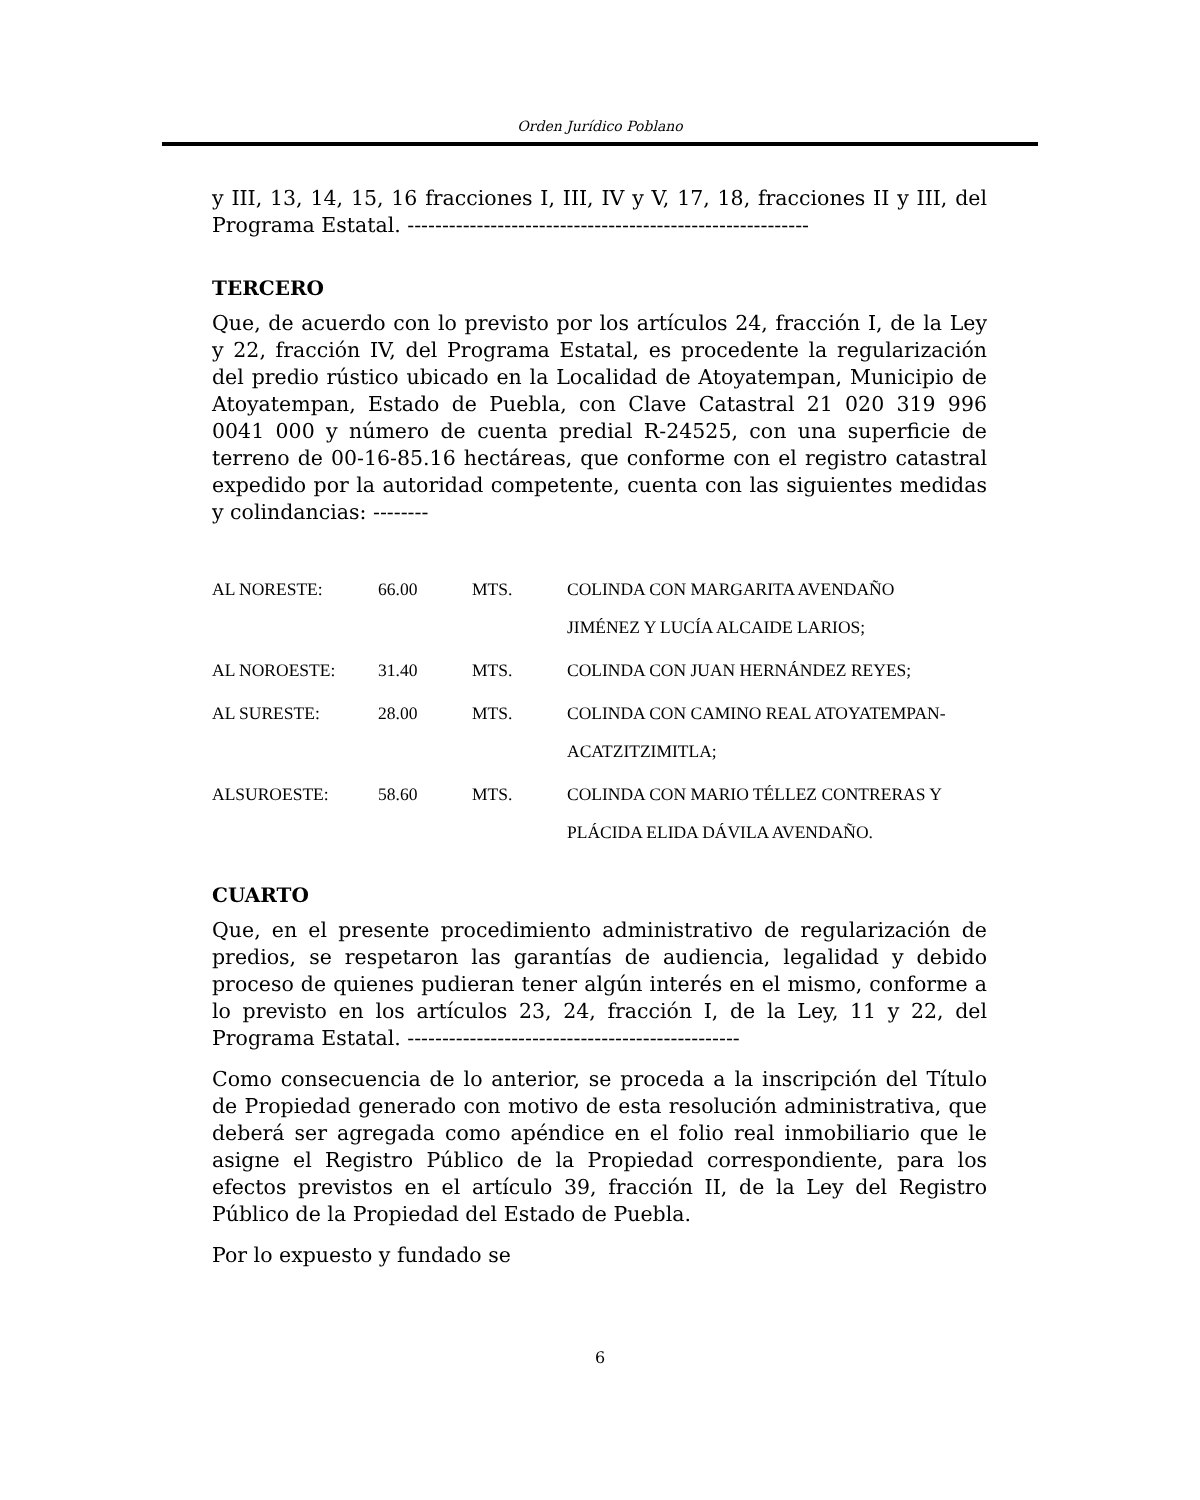Orden Jurídico Poblano
y III, 13, 14, 15, 16 fracciones I, III, IV y V, 17, 18, fracciones II y III, del Programa Estatal. ----------------------------------------------------------
TERCERO
Que, de acuerdo con lo previsto por los artículos 24, fracción I, de la Ley y 22, fracción IV, del Programa Estatal, es procedente la regularización del predio rústico ubicado en la Localidad de Atoyatempan, Municipio de Atoyatempan, Estado de Puebla, con Clave Catastral 21 020 319 996 0041 000 y número de cuenta predial R-24525, con una superficie de terreno de 00-16-85.16 hectáreas, que conforme con el registro catastral expedido por la autoridad competente, cuenta con las siguientes medidas y colindancias: --------
| AL NORESTE: | 66.00 | MTS. | COLINDA CON MARGARITA AVENDAÑO JIMÉNEZ Y LUCÍA ALCAIDE LARIOS; |
| AL NOROESTE: | 31.40 | MTS. | COLINDA CON JUAN HERNÁNDEZ REYES; |
| AL SURESTE: | 28.00 | MTS. | COLINDA CON CAMINO REAL ATOYATEMPAN- ACATZITZIMITLA; |
| ALSUROESTE: | 58.60 | MTS. | COLINDA CON MARIO TÉLLEZ CONTRERAS Y PLÁCIDA ELIDA DÁVILA AVENDAÑO. |
CUARTO
Que, en el presente procedimiento administrativo de regularización de predios, se respetaron las garantías de audiencia, legalidad y debido proceso de quienes pudieran tener algún interés en el mismo, conforme a lo previsto en los artículos 23, 24, fracción I, de la Ley, 11 y 22, del Programa Estatal. ------------------------------------------------
Como consecuencia de lo anterior, se proceda a la inscripción del Título de Propiedad generado con motivo de esta resolución administrativa, que deberá ser agregada como apéndice en el folio real inmobiliario que le asigne el Registro Público de la Propiedad correspondiente, para los efectos previstos en el artículo 39, fracción II, de la Ley del Registro Público de la Propiedad del Estado de Puebla.
Por lo expuesto y fundado se
6